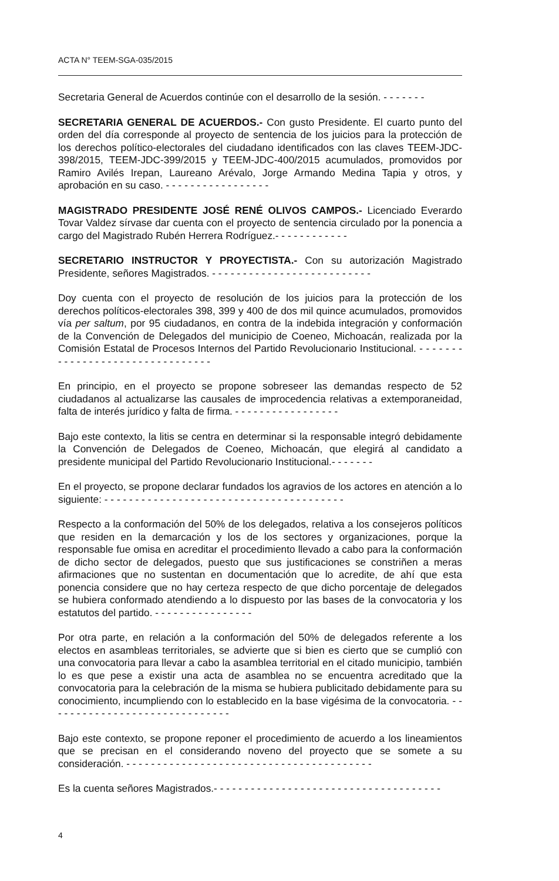ACTA N° TEEM-SGA-035/2015
Secretaria General de Acuerdos continúe con el desarrollo de la sesión. - - - - - - -
SECRETARIA GENERAL DE ACUERDOS.- Con gusto Presidente. El cuarto punto del orden del día corresponde al proyecto de sentencia de los juicios para la protección de los derechos político-electorales del ciudadano identificados con las claves TEEM-JDC-398/2015, TEEM-JDC-399/2015 y TEEM-JDC-400/2015 acumulados, promovidos por Ramiro Avilés Irepan, Laureano Arévalo, Jorge Armando Medina Tapia y otros, y aprobación en su caso. - - - - - - - - - - - - - - - - -
MAGISTRADO PRESIDENTE JOSÉ RENÉ OLIVOS CAMPOS.- Licenciado Everardo Tovar Valdez sírvase dar cuenta con el proyecto de sentencia circulado por la ponencia a cargo del Magistrado Rubén Herrera Rodríguez.- - - - - - - - - - - -
SECRETARIO INSTRUCTOR Y PROYECTISTA.- Con su autorización Magistrado Presidente, señores Magistrados. - - - - - - - - - - - - - - - - - - - - - - - - - -
Doy cuenta con el proyecto de resolución de los juicios para la protección de los derechos políticos-electorales 398, 399 y 400 de dos mil quince acumulados, promovidos vía per saltum, por 95 ciudadanos, en contra de la indebida integración y conformación de la Convención de Delegados del municipio de Coeneo, Michoacán, realizada por la Comisión Estatal de Procesos Internos del Partido Revolucionario Institucional. - - - - - - - - - - - - - - - - - - - - - - - - - - - - - - - -
En principio, en el proyecto se propone sobreseer las demandas respecto de 52 ciudadanos al actualizarse las causales de improcedencia relativas a extemporaneidad, falta de interés jurídico y falta de firma. - - - - - - - - - - - - - - - - -
Bajo este contexto, la litis se centra en determinar si la responsable integró debidamente la Convención de Delegados de Coeneo, Michoacán, que elegirá al candidato a presidente municipal del Partido Revolucionario Institucional.- - - - - - -
En el proyecto, se propone declarar fundados los agravios de los actores en atención a lo siguiente: - - - - - - - - - - - - - - - - - - - - - - - - - - - - - - - - - - - - - - -
Respecto a la conformación del 50% de los delegados, relativa a los consejeros políticos que residen en la demarcación y los de los sectores y organizaciones, porque la responsable fue omisa en acreditar el procedimiento llevado a cabo para la conformación de dicho sector de delegados, puesto que sus justificaciones se constriñen a meras afirmaciones que no sustentan en documentación que lo acredite, de ahí que esta ponencia considere que no hay certeza respecto de que dicho porcentaje de delegados se hubiera conformado atendiendo a lo dispuesto por las bases de la convocatoria y los estatutos del partido. - - - - - - - - - - - - - - - -
Por otra parte, en relación a la conformación del 50% de delegados referente a los electos en asambleas territoriales, se advierte que si bien es cierto que se cumplió con una convocatoria para llevar a cabo la asamblea territorial en el citado municipio, también lo es que pese a existir una acta de asamblea no se encuentra acreditado que la convocatoria para la celebración de la misma se hubiera publicitado debidamente para su conocimiento, incumpliendo con lo establecido en la base vigésima de la convocatoria. - - - - - - - - - - - - - - - - - - - - - - - - - - - - - -
Bajo este contexto, se propone reponer el procedimiento de acuerdo a los lineamientos que se precisan en el considerando noveno del proyecto que se somete a su consideración. - - - - - - - - - - - - - - - - - - - - - - - - - - - - - - - - - - - - - - - -
Es la cuenta señores Magistrados.- - - - - - - - - - - - - - - - - - - - - - - - - - - - - - - - - - - - -
4